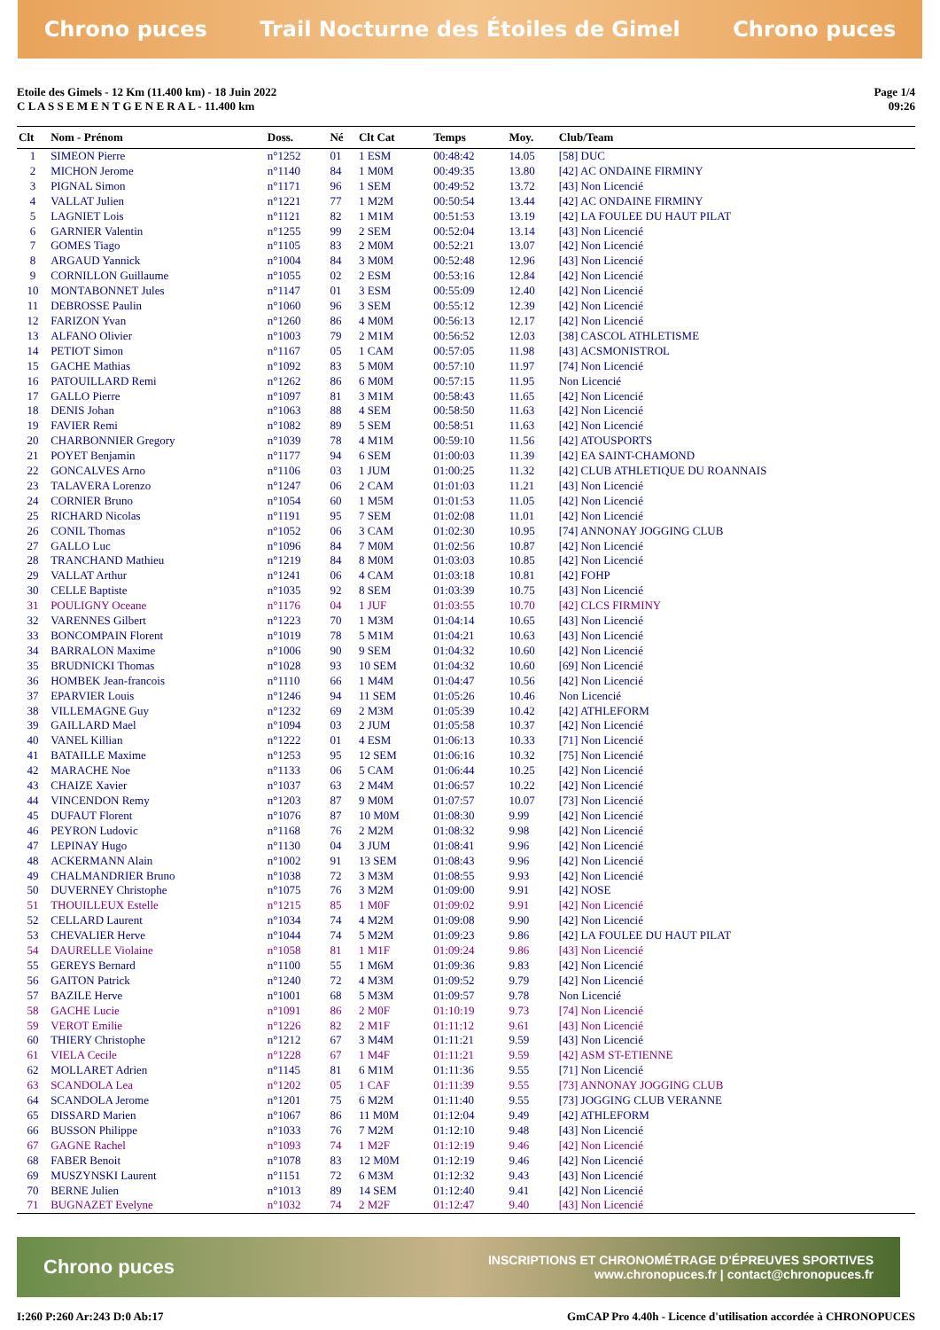Chrono puces Trail Nocturne des Étoiles de Gimel Chrono puces
Etoile des Gimels - 12 Km (11.400 km) - 18 Juin 2022
C L A S S E M E N T G E N E R A L - 11.400 km
Page 1/4
09:26
| Clt | Nom - Prénom | Doss. | Né | Clt Cat | Temps | Moy. | Club/Team |
| --- | --- | --- | --- | --- | --- | --- | --- |
| 1 | SIMEON Pierre | n°1252 | 01 | 1 ESM | 00:48:42 | 14.05 | [58] DUC |
| 2 | MICHON Jerome | n°1140 | 84 | 1 M0M | 00:49:35 | 13.80 | [42] AC ONDAINE FIRMINY |
| 3 | PIGNAL Simon | n°1171 | 96 | 1 SEM | 00:49:52 | 13.72 | [43] Non Licencié |
| 4 | VALLAT Julien | n°1221 | 77 | 1 M2M | 00:50:54 | 13.44 | [42] AC ONDAINE FIRMINY |
| 5 | LAGNIET Lois | n°1121 | 82 | 1 M1M | 00:51:53 | 13.19 | [42] LA FOULEE DU HAUT PILAT |
| 6 | GARNIER Valentin | n°1255 | 99 | 2 SEM | 00:52:04 | 13.14 | [43] Non Licencié |
| 7 | GOMES Tiago | n°1105 | 83 | 2 M0M | 00:52:21 | 13.07 | [42] Non Licencié |
| 8 | ARGAUD Yannick | n°1004 | 84 | 3 M0M | 00:52:48 | 12.96 | [43] Non Licencié |
| 9 | CORNILLON Guillaume | n°1055 | 02 | 2 ESM | 00:53:16 | 12.84 | [42] Non Licencié |
| 10 | MONTABONNET Jules | n°1147 | 01 | 3 ESM | 00:55:09 | 12.40 | [42] Non Licencié |
| 11 | DEBROSSE Paulin | n°1060 | 96 | 3 SEM | 00:55:12 | 12.39 | [42] Non Licencié |
| 12 | FARIZON Yvan | n°1260 | 86 | 4 M0M | 00:56:13 | 12.17 | [42] Non Licencié |
| 13 | ALFANO Olivier | n°1003 | 79 | 2 M1M | 00:56:52 | 12.03 | [38] CASCOL ATHLETISME |
| 14 | PETIOT Simon | n°1167 | 05 | 1 CAM | 00:57:05 | 11.98 | [43] ACSMONISTROL |
| 15 | GACHE Mathias | n°1092 | 83 | 5 M0M | 00:57:10 | 11.97 | [74] Non Licencié |
| 16 | PATOUILLARD Remi | n°1262 | 86 | 6 M0M | 00:57:15 | 11.95 | Non Licencié |
| 17 | GALLO Pierre | n°1097 | 81 | 3 M1M | 00:58:43 | 11.65 | [42] Non Licencié |
| 18 | DENIS Johan | n°1063 | 88 | 4 SEM | 00:58:50 | 11.63 | [42] Non Licencié |
| 19 | FAVIER Remi | n°1082 | 89 | 5 SEM | 00:58:51 | 11.63 | [42] Non Licencié |
| 20 | CHARBONNIER Gregory | n°1039 | 78 | 4 M1M | 00:59:10 | 11.56 | [42] ATOUSPORTS |
| 21 | POYET Benjamin | n°1177 | 94 | 6 SEM | 01:00:03 | 11.39 | [42] EA SAINT-CHAMOND |
| 22 | GONCALVES Arno | n°1106 | 03 | 1 JUM | 01:00:25 | 11.32 | [42] CLUB ATHLETIQUE DU ROANNAIS |
| 23 | TALAVERA Lorenzo | n°1247 | 06 | 2 CAM | 01:01:03 | 11.21 | [43] Non Licencié |
| 24 | CORNIER Bruno | n°1054 | 60 | 1 M5M | 01:01:53 | 11.05 | [42] Non Licencié |
| 25 | RICHARD Nicolas | n°1191 | 95 | 7 SEM | 01:02:08 | 11.01 | [42] Non Licencié |
| 26 | CONIL Thomas | n°1052 | 06 | 3 CAM | 01:02:30 | 10.95 | [74] ANNONAY JOGGING CLUB |
| 27 | GALLO Luc | n°1096 | 84 | 7 M0M | 01:02:56 | 10.87 | [42] Non Licencié |
| 28 | TRANCHAND Mathieu | n°1219 | 84 | 8 M0M | 01:03:03 | 10.85 | [42] Non Licencié |
| 29 | VALLAT Arthur | n°1241 | 06 | 4 CAM | 01:03:18 | 10.81 | [42] FOHP |
| 30 | CELLE Baptiste | n°1035 | 92 | 8 SEM | 01:03:39 | 10.75 | [43] Non Licencié |
| 31 | POULIGNY Oceane | n°1176 | 04 | 1 JUF | 01:03:55 | 10.70 | [42] CLCS FIRMINY |
| 32 | VARENNES Gilbert | n°1223 | 70 | 1 M3M | 01:04:14 | 10.65 | [43] Non Licencié |
| 33 | BONCOMPAIN Florent | n°1019 | 78 | 5 M1M | 01:04:21 | 10.63 | [43] Non Licencié |
| 34 | BARRALON Maxime | n°1006 | 90 | 9 SEM | 01:04:32 | 10.60 | [42] Non Licencié |
| 35 | BRUDNICKI Thomas | n°1028 | 93 | 10 SEM | 01:04:32 | 10.60 | [69] Non Licencié |
| 36 | HOMBEK Jean-francois | n°1110 | 66 | 1 M4M | 01:04:47 | 10.56 | [42] Non Licencié |
| 37 | EPARVIER Louis | n°1246 | 94 | 11 SEM | 01:05:26 | 10.46 | Non Licencié |
| 38 | VILLEMAGNE Guy | n°1232 | 69 | 2 M3M | 01:05:39 | 10.42 | [42] ATHLEFORM |
| 39 | GAILLARD Mael | n°1094 | 03 | 2 JUM | 01:05:58 | 10.37 | [42] Non Licencié |
| 40 | VANEL Killian | n°1222 | 01 | 4 ESM | 01:06:13 | 10.33 | [71] Non Licencié |
| 41 | BATAILLE Maxime | n°1253 | 95 | 12 SEM | 01:06:16 | 10.32 | [75] Non Licencié |
| 42 | MARACHE Noe | n°1133 | 06 | 5 CAM | 01:06:44 | 10.25 | [42] Non Licencié |
| 43 | CHAIZE Xavier | n°1037 | 63 | 2 M4M | 01:06:57 | 10.22 | [42] Non Licencié |
| 44 | VINCENDON Remy | n°1203 | 87 | 9 M0M | 01:07:57 | 10.07 | [73] Non Licencié |
| 45 | DUFAUT Florent | n°1076 | 87 | 10 M0M | 01:08:30 | 9.99 | [42] Non Licencié |
| 46 | PEYRON Ludovic | n°1168 | 76 | 2 M2M | 01:08:32 | 9.98 | [42] Non Licencié |
| 47 | LEPINAY Hugo | n°1130 | 04 | 3 JUM | 01:08:41 | 9.96 | [42] Non Licencié |
| 48 | ACKERMANN Alain | n°1002 | 91 | 13 SEM | 01:08:43 | 9.96 | [42] Non Licencié |
| 49 | CHALMANDRIER Bruno | n°1038 | 72 | 3 M3M | 01:08:55 | 9.93 | [42] Non Licencié |
| 50 | DUVERNEY Christophe | n°1075 | 76 | 3 M2M | 01:09:00 | 9.91 | [42] NOSE |
| 51 | THOUILLEUX Estelle | n°1215 | 85 | 1 M0F | 01:09:02 | 9.91 | [42] Non Licencié |
| 52 | CELLARD Laurent | n°1034 | 74 | 4 M2M | 01:09:08 | 9.90 | [42] Non Licencié |
| 53 | CHEVALIER Herve | n°1044 | 74 | 5 M2M | 01:09:23 | 9.86 | [42] LA FOULEE DU HAUT PILAT |
| 54 | DAURELLE Violaine | n°1058 | 81 | 1 M1F | 01:09:24 | 9.86 | [43] Non Licencié |
| 55 | GEREYS Bernard | n°1100 | 55 | 1 M6M | 01:09:36 | 9.83 | [42] Non Licencié |
| 56 | GAITON Patrick | n°1240 | 72 | 4 M3M | 01:09:52 | 9.79 | [42] Non Licencié |
| 57 | BAZILE Herve | n°1001 | 68 | 5 M3M | 01:09:57 | 9.78 | Non Licencié |
| 58 | GACHE Lucie | n°1091 | 86 | 2 M0F | 01:10:19 | 9.73 | [74] Non Licencié |
| 59 | VEROT Emilie | n°1226 | 82 | 2 M1F | 01:11:12 | 9.61 | [43] Non Licencié |
| 60 | THIERY Christophe | n°1212 | 67 | 3 M4M | 01:11:21 | 9.59 | [43] Non Licencié |
| 61 | VIELA Cecile | n°1228 | 67 | 1 M4F | 01:11:21 | 9.59 | [42] ASM ST-ETIENNE |
| 62 | MOLLARET Adrien | n°1145 | 81 | 6 M1M | 01:11:36 | 9.55 | [71] Non Licencié |
| 63 | SCANDOLA Lea | n°1202 | 05 | 1 CAF | 01:11:39 | 9.55 | [73] ANNONAY JOGGING CLUB |
| 64 | SCANDOLA Jerome | n°1201 | 75 | 6 M2M | 01:11:40 | 9.55 | [73] JOGGING CLUB VERANNE |
| 65 | DISSARD Marien | n°1067 | 86 | 11 M0M | 01:12:04 | 9.49 | [42] ATHLEFORM |
| 66 | BUSSON Philippe | n°1033 | 76 | 7 M2M | 01:12:10 | 9.48 | [43] Non Licencié |
| 67 | GAGNE Rachel | n°1093 | 74 | 1 M2F | 01:12:19 | 9.46 | [42] Non Licencié |
| 68 | FABER Benoit | n°1078 | 83 | 12 M0M | 01:12:19 | 9.46 | [42] Non Licencié |
| 69 | MUSZYNSKI Laurent | n°1151 | 72 | 6 M3M | 01:12:32 | 9.43 | [43] Non Licencié |
| 70 | BERNE Julien | n°1013 | 89 | 14 SEM | 01:12:40 | 9.41 | [42] Non Licencié |
| 71 | BUGNAZET Evelyne | n°1032 | 74 | 2 M2F | 01:12:47 | 9.40 | [43] Non Licencié |
Chrono puces INSCRIPTIONS ET CHRONOMÉTRAGE D'ÉPREUVES SPORTIVES
www.chronopuces.fr | contact@chronopuces.fr
I:260 P:260 Ar:243 D:0 Ab:17 GmCAP Pro 4.40h - Licence d'utilisation accordée à CHRONOPUCES